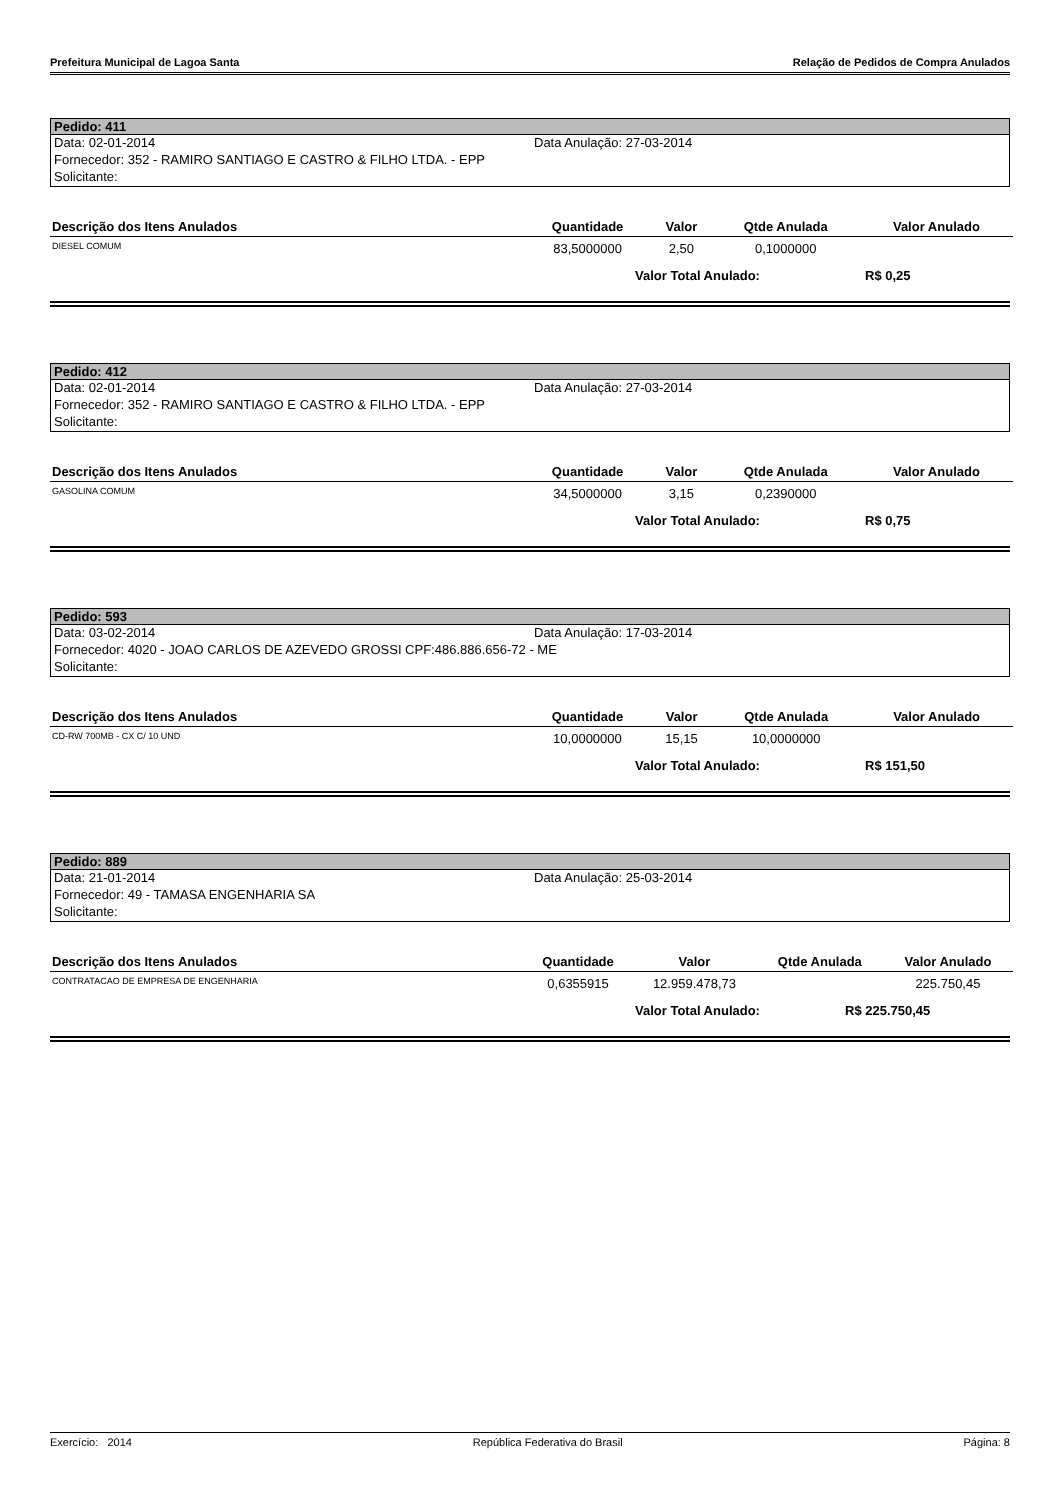Prefeitura Municipal de Lagoa Santa Relação de Pedidos de Compra Anulados
Pedido: 411
Data: 02-01-2014 Data Anulação: 27-03-2014
Fornecedor: 352 - RAMIRO SANTIAGO E CASTRO & FILHO LTDA. - EPP
Solicitante:
| Descrição dos Itens Anulados | Quantidade | Valor | Qtde Anulada | Valor Anulado |
| --- | --- | --- | --- | --- |
| DIESEL COMUM | 83,5000000 | 2,50 | 0,1000000 | |
Valor Total Anulado: R$ 0,25
Pedido: 412
Data: 02-01-2014 Data Anulação: 27-03-2014
Fornecedor: 352 - RAMIRO SANTIAGO E CASTRO & FILHO LTDA. - EPP
Solicitante:
| Descrição dos Itens Anulados | Quantidade | Valor | Qtde Anulada | Valor Anulado |
| --- | --- | --- | --- | --- |
| GASOLINA COMUM | 34,5000000 | 3,15 | 0,2390000 | |
Valor Total Anulado: R$ 0,75
Pedido: 593
Data: 03-02-2014 Data Anulação: 17-03-2014
Fornecedor: 4020 - JOAO CARLOS DE AZEVEDO GROSSI CPF:486.886.656-72 - ME
Solicitante:
| Descrição dos Itens Anulados | Quantidade | Valor | Qtde Anulada | Valor Anulado |
| --- | --- | --- | --- | --- |
| CD-RW 700MB - CX C/ 10 UND | 10,0000000 | 15,15 | 10,0000000 | |
Valor Total Anulado: R$ 151,50
Pedido: 889
Data: 21-01-2014 Data Anulação: 25-03-2014
Fornecedor: 49 - TAMASA ENGENHARIA SA
Solicitante:
| Descrição dos Itens Anulados | Quantidade | Valor | Qtde Anulada | Valor Anulado |
| --- | --- | --- | --- | --- |
| CONTRATACAO DE EMPRESA DE ENGENHARIA | 0,6355915 | 12.959.478,73 | | 225.750,45 |
Valor Total Anulado: R$ 225.750,45
Exercício: 2014 República Federativa do Brasil Página: 8